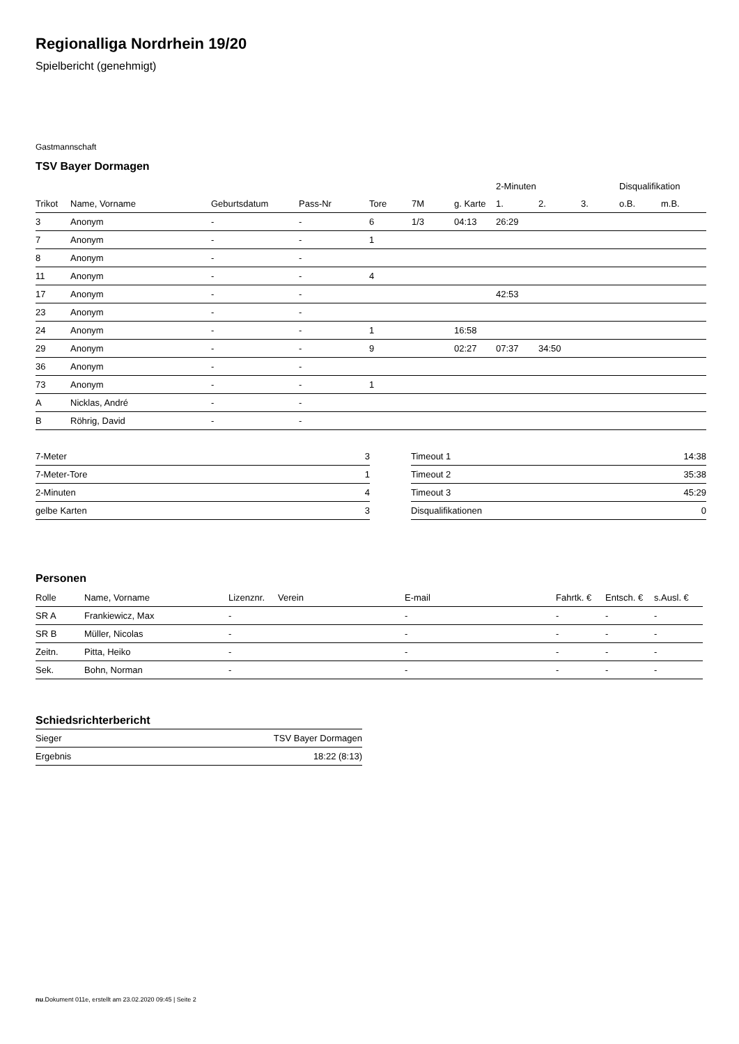Regionalliga Nordrhein 19/20
Spielbericht (genehmigt)
Gastmannschaft
TSV Bayer Dormagen
| | | | | | | | 2-Minuten | | | Disqualifikation | |
| --- | --- | --- | --- | --- | --- | --- | --- | --- | --- | --- | --- |
| Trikot | Name, Vorname | Geburtsdatum | Pass-Nr | Tore | 7M | g. Karte | 1. | 2. | 3. | o.B. | m.B. |
| 3 | Anonym | - | - | 6 | 1/3 | 04:13 | 26:29 | | | | |
| 7 | Anonym | - | - | 1 | | | | | | | |
| 8 | Anonym | - | - | | | | | | | | |
| 11 | Anonym | - | - | 4 | | | | | | | |
| 17 | Anonym | - | - | | | | 42:53 | | | | |
| 23 | Anonym | - | - | | | | | | | | |
| 24 | Anonym | - | - | 1 | | 16:58 | | | | | |
| 29 | Anonym | - | - | 9 | | 02:27 | 07:37 | 34:50 | | | |
| 36 | Anonym | - | - | | | | | | | | |
| 73 | Anonym | - | - | 1 | | | | | | | |
| A | Nicklas, André | - | - | | | | | | | | |
| B | Röhrig, David | - | - | | | | | | | | |
| 7-Meter | 3 |
| 7-Meter-Tore | 1 |
| 2-Minuten | 4 |
| gelbe Karten | 3 |
| Timeout 1 | 14:38 |
| Timeout 2 | 35:38 |
| Timeout 3 | 45:29 |
| Disqualifikationen | 0 |
Personen
| Rolle | Name, Vorname | Lizenznr. | Verein | E-mail | Fahrtk. € | Entsch. € | s.Ausl. € |
| --- | --- | --- | --- | --- | --- | --- | --- |
| SR A | Frankiewicz, Max | - | | - | - | - | - |
| SR B | Müller, Nicolas | - | | - | - | - | - |
| Zeitn. | Pitta, Heiko | - | | - | - | - | - |
| Sek. | Bohn, Norman | - | | - | - | - | - |
Schiedsrichterbericht
| Sieger | TSV Bayer Dormagen |
| Ergebnis | 18:22 (8:13) |
nu.Dokument 011e, erstellt am 23.02.2020 09:45 | Seite 2